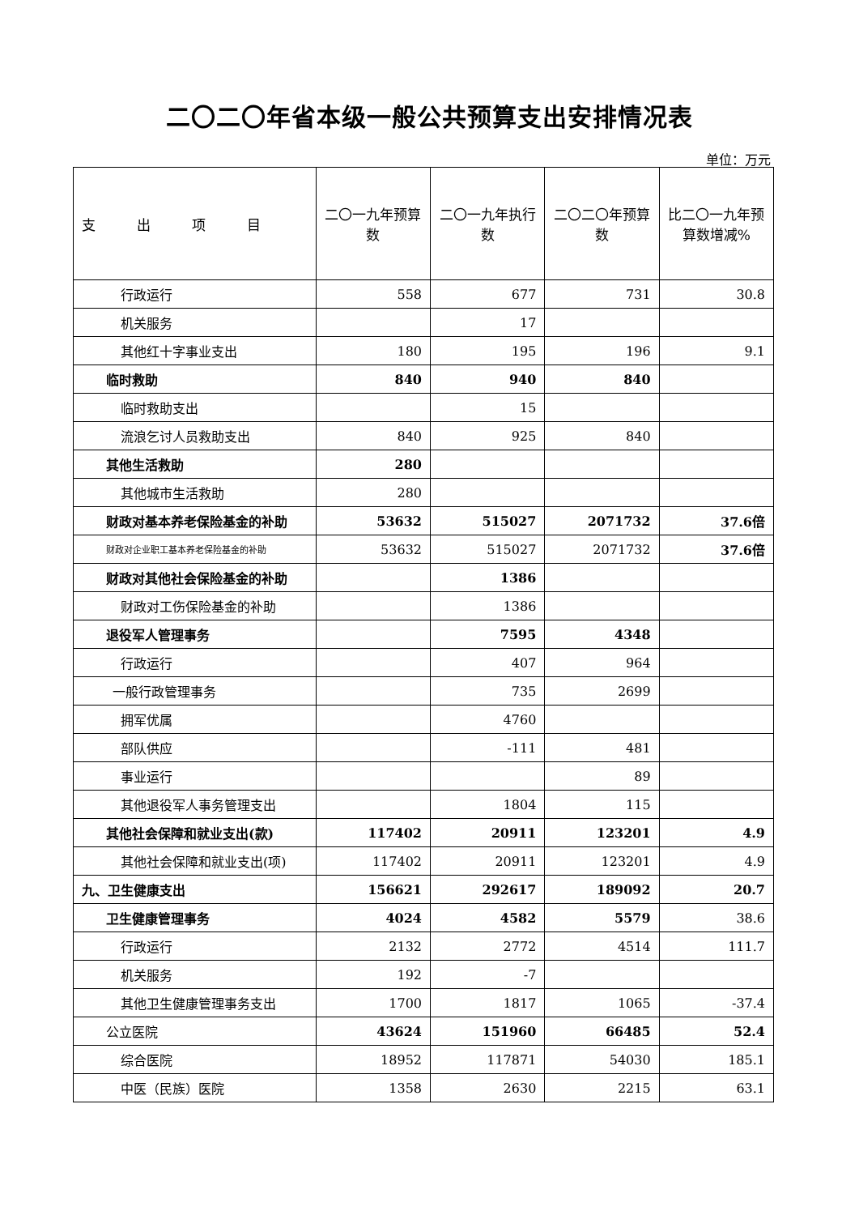二〇二〇年省本级一般公共预算支出安排情况表
单位：万元
| 支 出 项 目 | 二〇一九年预算数 | 二〇一九年执行数 | 二〇二〇年预算数 | 比二〇一九年预算数增减% |
| --- | --- | --- | --- | --- |
| 行政运行 | 558 | 677 | 731 | 30.8 |
| 机关服务 | | 17 | | |
| 其他红十字事业支出 | 180 | 195 | 196 | 9.1 |
| 临时救助 | 840 | 940 | 840 | |
| 临时救助支出 | | 15 | | |
| 流浪乞讨人员救助支出 | 840 | 925 | 840 | |
| 其他生活救助 | 280 | | | |
| 其他城市生活救助 | 280 | | | |
| 财政对基本养老保险基金的补助 | 53632 | 515027 | 2071732 | 37.6倍 |
| 财政对企业职工基本养老保险基金的补助 | 53632 | 515027 | 2071732 | 37.6倍 |
| 财政对其他社会保险基金的补助 | | 1386 | | |
| 财政对工伤保险基金的补助 | | 1386 | | |
| 退役军人管理事务 | | 7595 | 4348 | |
| 行政运行 | | 407 | 964 | |
| 一般行政管理事务 | | 735 | 2699 | |
| 拥军优属 | | 4760 | | |
| 部队供应 | | -111 | 481 | |
| 事业运行 | | | 89 | |
| 其他退役军人事务管理支出 | | 1804 | 115 | |
| 其他社会保障和就业支出(款) | 117402 | 20911 | 123201 | 4.9 |
| 其他社会保障和就业支出(项) | 117402 | 20911 | 123201 | 4.9 |
| 九、卫生健康支出 | 156621 | 292617 | 189092 | 20.7 |
| 卫生健康管理事务 | 4024 | 4582 | 5579 | 38.6 |
| 行政运行 | 2132 | 2772 | 4514 | 111.7 |
| 机关服务 | 192 | -7 | | |
| 其他卫生健康管理事务支出 | 1700 | 1817 | 1065 | -37.4 |
| 公立医院 | 43624 | 151960 | 66485 | 52.4 |
| 综合医院 | 18952 | 117871 | 54030 | 185.1 |
| 中医（民族）医院 | 1358 | 2630 | 2215 | 63.1 |